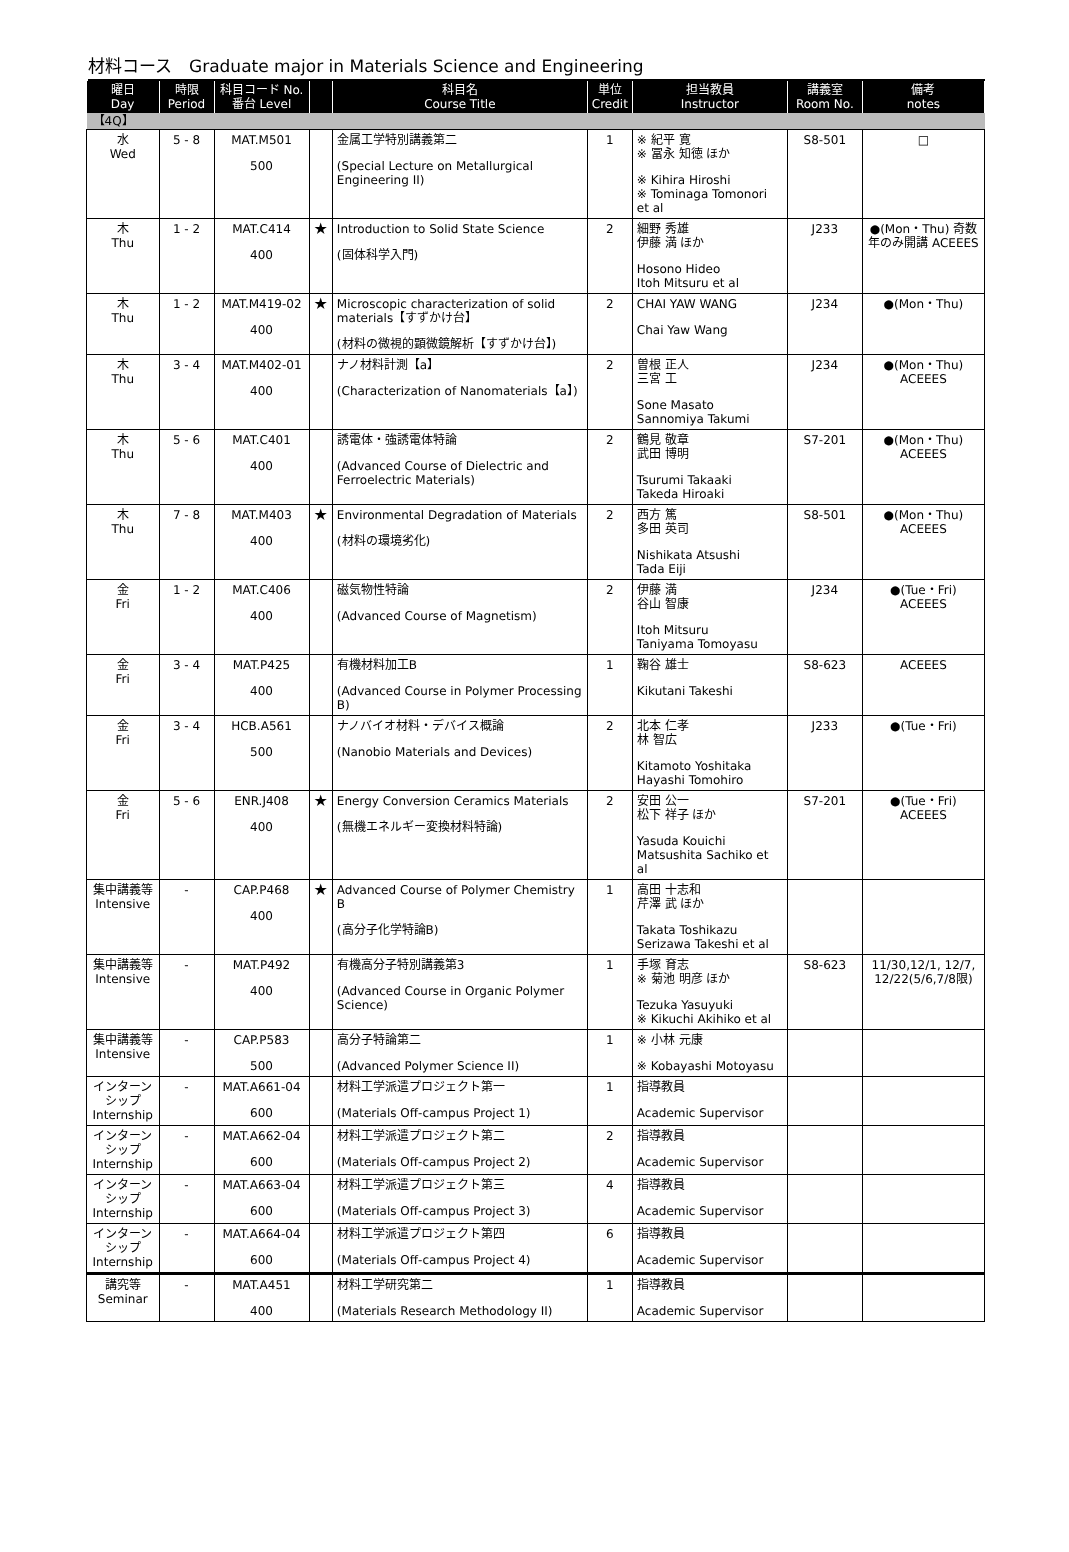材料コース　Graduate major in Materials Science and Engineering
| 曜日 Day | 時限 Period | 科目コード No. 番台 Level | | 科目名 Course Title | 単位 Credit | 担当教員 Instructor | 講義室 Room No. | 備考 notes |
| --- | --- | --- | --- | --- | --- | --- | --- | --- |
| 【4Q】 | | | | | | | | |
| 水 Wed | 5 - 8 | MAT.M501 500 | | 金属工学特別講義第二 (Special Lecture on Metallurgical Engineering II) | 1 | ※ 紀平 寛 ※ 冨永 知徳 ほか ※ Kihira Hiroshi ※ Tominaga Tomonori et al | S8-501 | □ |
| 木 Thu | 1 - 2 | MAT.C414 400 | ★ | Introduction to Solid State Science (固体科学入門) | 2 | 細野 秀雄 伊藤 満 ほか Hosono Hideo Itoh Mitsuru et al | J233 | ●(Mon・Thu) 奇数年のみ開講 ACEEES |
| 木 Thu | 1 - 2 | MAT.M419-02 400 | ★ | Microscopic characterization of solid materials【すずかけ台】 (材料の微視的顕微鏡解析【すずかけ台】) | 2 | CHAI YAW WANG Chai Yaw Wang | J234 | ●(Mon・Thu) |
| 木 Thu | 3 - 4 | MAT.M402-01 400 | | ナノ材料計測【a】 (Characterization of Nanomaterials【a】) | 2 | 曽根 正人 三宮 工 Sone Masato Sannomiya Takumi | J234 | ●(Mon・Thu) ACEEES |
| 木 Thu | 5 - 6 | MAT.C401 400 | | 誘電体・強誘電体特論 (Advanced Course of Dielectric and Ferroelectric Materials) | 2 | 鶴見 敬章 武田 博明 Tsurumi Takaaki Takeda Hiroaki | S7-201 | ●(Mon・Thu) ACEEES |
| 木 Thu | 7 - 8 | MAT.M403 400 | ★ | Environmental Degradation of Materials (材料の環境劣化) | 2 | 西方 篤 多田 英司 Nishikata Atsushi Tada Eiji | S8-501 | ●(Mon・Thu) ACEEES |
| 金 Fri | 1 - 2 | MAT.C406 400 | | 磁気物性特論 (Advanced Course of Magnetism) | 2 | 伊藤 満 谷山 智康 Itoh Mitsuru Taniyama Tomoyasu | J234 | ●(Tue・Fri) ACEEES |
| 金 Fri | 3 - 4 | MAT.P425 400 | | 有機材料加工B (Advanced Course in Polymer Processing B) | 1 | 鞠谷 雄士 Kikutani Takeshi | S8-623 | ACEEES |
| 金 Fri | 3 - 4 | HCB.A561 500 | | ナノバイオ材料・デバイス概論 (Nanobio Materials and Devices) | 2 | 北本 仁孝 林 智広 Kitamoto Yoshitaka Hayashi Tomohiro | J233 | ●(Tue・Fri) |
| 金 Fri | 5 - 6 | ENR.J408 400 | ★ | Energy Conversion Ceramics Materials (無機エネルギー変換材料特論) | 2 | 安田 公一 松下 祥子 ほか Yasuda Kouichi Matsushita Sachiko et al | S7-201 | ●(Tue・Fri) ACEEES |
| 集中講義等 Intensive | - | CAP.P468 400 | ★ | Advanced Course of Polymer Chemistry B (高分子化学特論B) | 1 | 高田 十志和 芹澤 武 ほか Takata Toshikazu Serizawa Takeshi et al | | |
| 集中講義等 Intensive | - | MAT.P492 400 | | 有機高分子特別講義第3 (Advanced Course in Organic Polymer Science) | 1 | 手塚 育志 ※ 菊池 明彦 ほか Tezuka Yasuyuki ※ Kikuchi Akihiko et al | S8-623 | 11/30,12/1, 12/7, 12/22(5/6,7/8限) |
| 集中講義等 Intensive | - | CAP.P583 500 | | 高分子特論第二 (Advanced Polymer Science II) | 1 | ※ 小林 元康 ※ Kobayashi Motoyasu | | |
| インターンシップ Internship | - | MAT.A661-04 600 | | 材料工学派遣プロジェクト第一 (Materials Off-campus Project 1) | 1 | 指導教員 Academic Supervisor | | |
| インターンシップ Internship | - | MAT.A662-04 600 | | 材料工学派遣プロジェクト第二 (Materials Off-campus Project 2) | 2 | 指導教員 Academic Supervisor | | |
| インターンシップ Internship | - | MAT.A663-04 600 | | 材料工学派遣プロジェクト第三 (Materials Off-campus Project 3) | 4 | 指導教員 Academic Supervisor | | |
| インターンシップ Internship | - | MAT.A664-04 600 | | 材料工学派遣プロジェクト第四 (Materials Off-campus Project 4) | 6 | 指導教員 Academic Supervisor | | |
| 講究等 Seminar | - | MAT.A451 400 | | 材料工学研究第二 (Materials Research Methodology II) | 1 | 指導教員 Academic Supervisor | | |